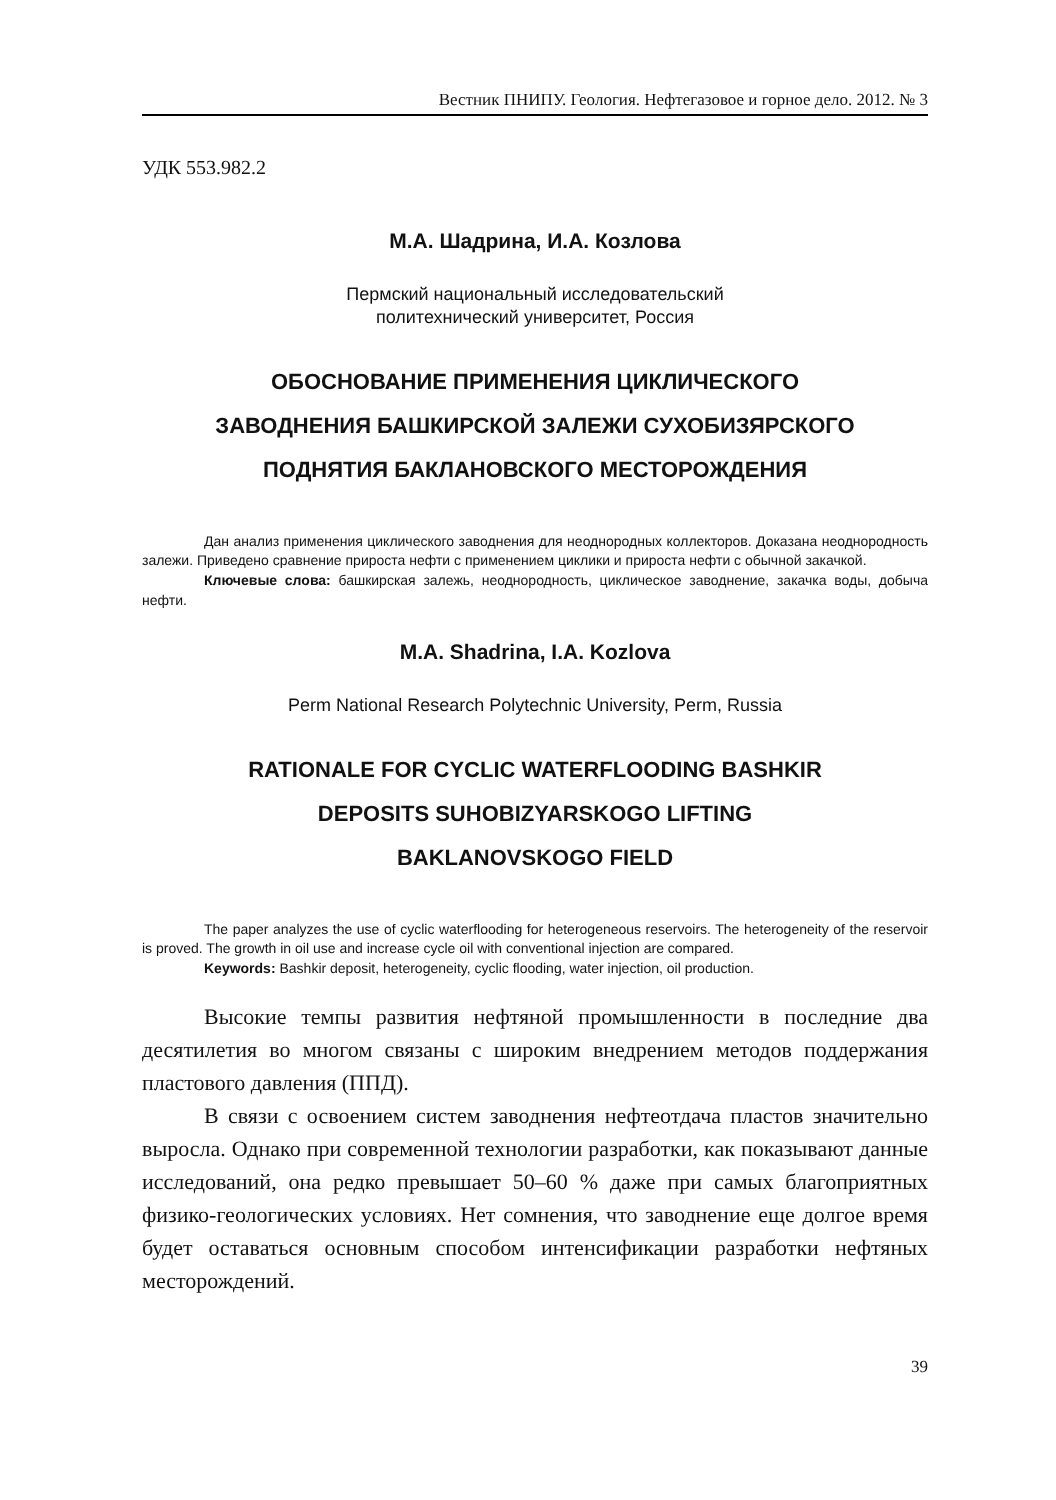Вестник ПНИПУ. Геология. Нефтегазовое и горное дело. 2012. № 3
УДК 553.982.2
М.А. Шадрина, И.А. Козлова
Пермский национальный исследовательский
политехнический университет, Россия
ОБОСНОВАНИЕ ПРИМЕНЕНИЯ ЦИКЛИЧЕСКОГО
ЗАВОДНЕНИЯ БАШКИРСКОЙ ЗАЛЕЖИ СУХОБИЗЯРСКОГО
ПОДНЯТИЯ БАКЛАНОВСКОГО МЕСТОРОЖДЕНИЯ
Дан анализ применения циклического заводнения для неоднородных коллекторов. Доказана неоднородность залежи. Приведено сравнение прироста нефти с применением циклики и прироста нефти с обычной закачкой.
Ключевые слова: башкирская залежь, неоднородность, циклическое заводнение, закачка воды, добыча нефти.
M.A. Shadrina, I.A. Kozlova
Perm National Research Polytechnic University, Perm, Russia
RATIONALE FOR CYCLIC WATERFLOODING BASHKIR
DEPOSITS SUHOBIZYARSKOGO LIFTING
BAKLANOVSKOGO FIELD
The paper analyzes the use of cyclic waterflooding for heterogeneous reservoirs. The heterogeneity of the reservoir is proved. The growth in oil use and increase cycle oil with conventional injection are compared.
Keywords: Bashkir deposit, heterogeneity, cyclic flooding, water injection, oil production.
Высокие темпы развития нефтяной промышленности в последние два десятилетия во многом связаны с широким внедрением методов поддержания пластового давления (ППД).
В связи с освоением систем заводнения нефтеотдача пластов значительно выросла. Однако при современной технологии разработки, как показывают данные исследований, она редко превышает 50–60 % даже при самых благоприятных физико-геологических условиях. Нет сомнения, что заводнение еще долгое время будет оставаться основным способом интенсификации разработки нефтяных месторождений.
39